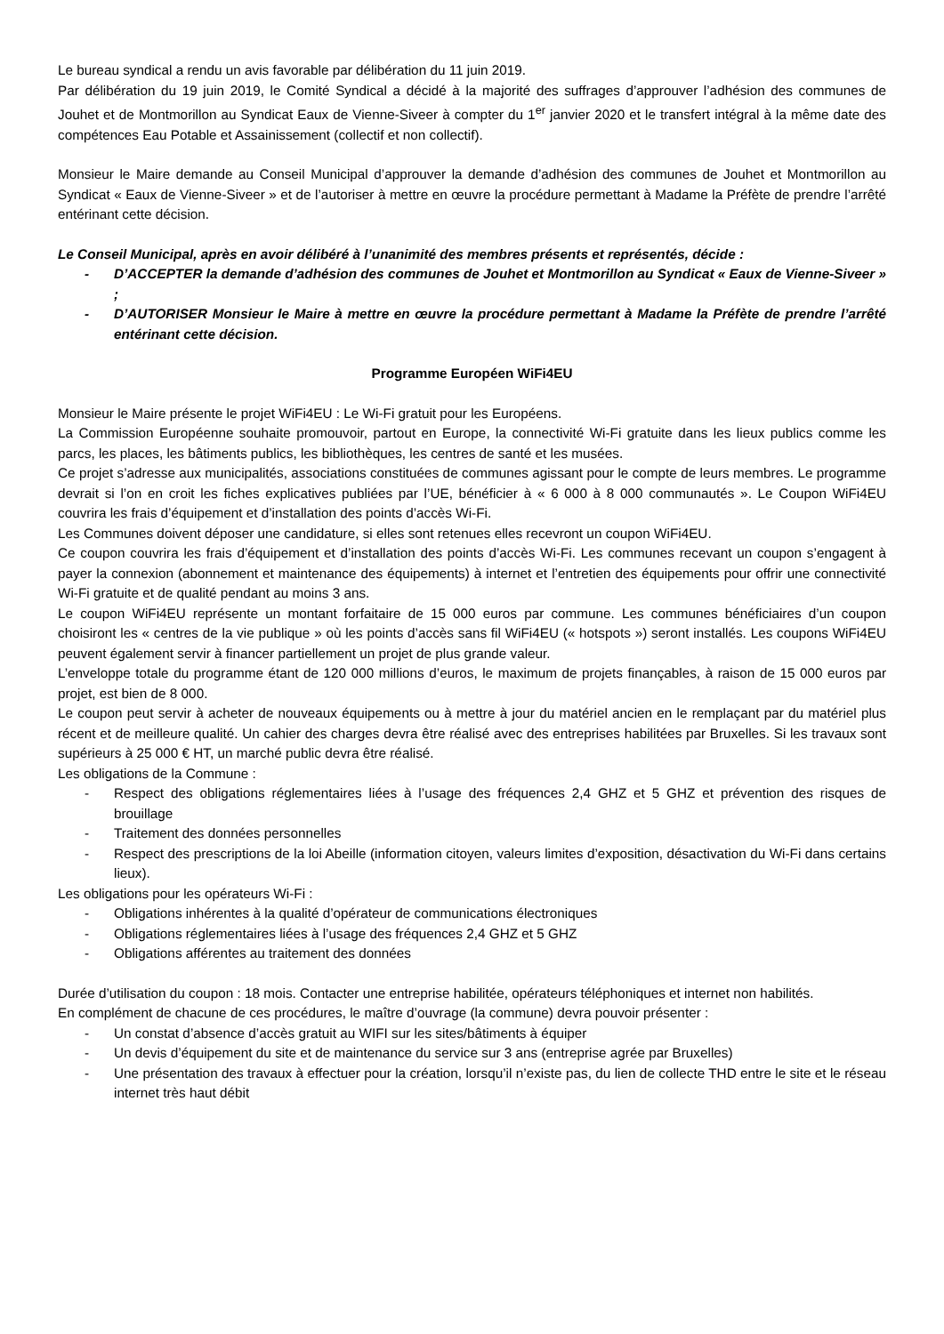Le bureau syndical a rendu un avis favorable par délibération du 11 juin 2019.
Par délibération du 19 juin 2019, le Comité Syndical a décidé à la majorité des suffrages d’approuver l’adhésion des communes de Jouhet et de Montmorillon au Syndicat Eaux de Vienne-Siveer à compter du 1<sup>er</sup> janvier 2020 et le transfert intégral à la même date des compétences Eau Potable et Assainissement (collectif et non collectif).
Monsieur le Maire demande au Conseil Municipal d’approuver la demande d’adhésion des communes de Jouhet et Montmorillon au Syndicat « Eaux de Vienne-Siveer » et de l’autoriser à mettre en œuvre la procédure permettant à Madame la Préfète de prendre l’arrêté entérinant cette décision.
Le Conseil Municipal, après en avoir délibéré à l’unanimité des membres présents et représentés, décide :
- D’ACCEPTER la demande d’adhésion des communes de Jouhet et Montmorillon au Syndicat « Eaux de Vienne-Siveer » ;
- D’AUTORISER Monsieur le Maire à mettre en œuvre la procédure permettant à Madame la Préfète de prendre l’arrêté entérinant cette décision.
Programme Européen WiFi4EU
Monsieur le Maire présente le projet WiFi4EU : Le Wi-Fi gratuit pour les Européens.
La Commission Européenne souhaite promouvoir, partout en Europe, la connectivité Wi-Fi gratuite dans les lieux publics comme les parcs, les places, les bâtiments publics, les bibliothèques, les centres de santé et les musées.
Ce projet s’adresse aux municipalités, associations constituées de communes agissant pour le compte de leurs membres. Le programme devrait si l’on en croit les fiches explicatives publiées par l’UE, bénéficier à « 6 000 à 8 000 communautés ». Le Coupon WiFi4EU couvrira les frais d’équipement et d’installation des points d’accès Wi-Fi.
Les Communes doivent déposer une candidature, si elles sont retenues elles recevront un coupon WiFi4EU.
Ce coupon couvrira les frais d’équipement et d’installation des points d’accès Wi-Fi. Les communes recevant un coupon s’engagent à payer la connexion (abonnement et maintenance des équipements) à internet et l’entretien des équipements pour offrir une connectivité Wi-Fi gratuite et de qualité pendant au moins 3 ans.
Le coupon WiFi4EU représente un montant forfaitaire de 15 000 euros par commune. Les communes bénéficiaires d’un coupon choisiront les « centres de la vie publique » où les points d’accès sans fil WiFi4EU (« hotspots ») seront installés. Les coupons WiFi4EU peuvent également servir à financer partiellement un projet de plus grande valeur.
L’enveloppe totale du programme étant de 120 000 millions d’euros, le maximum de projets finançables, à raison de 15 000 euros par projet, est bien de 8 000.
Le coupon peut servir à acheter de nouveaux équipements ou à mettre à jour du matériel ancien en le remplaçant par du matériel plus récent et de meilleure qualité. Un cahier des charges devra être réalisé avec des entreprises habilitées par Bruxelles. Si les travaux sont supérieurs à 25 000 € HT, un marché public devra être réalisé.
Les obligations de la Commune :
- Respect des obligations réglementaires liées à l’usage des fréquences 2,4 GHZ et 5 GHZ et prévention des risques de brouillage
- Traitement des données personnelles
- Respect des prescriptions de la loi Abeille (information citoyen, valeurs limites d’exposition, désactivation du Wi-Fi dans certains lieux).
Les obligations pour les opérateurs Wi-Fi :
- Obligations inhérentes à la qualité d’opérateur de communications électroniques
- Obligations réglementaires liées à l’usage des fréquences 2,4 GHZ et 5 GHZ
- Obligations afférentes au traitement des données
Durée d’utilisation du coupon : 18 mois. Contacter une entreprise habilitée, opérateurs téléphoniques et internet non habilités.
En complément de chacune de ces procédures, le maître d’ouvrage (la commune) devra pouvoir présenter :
- Un constat d’absence d’accès gratuit au WIFI sur les sites/bâtiments à équiper
- Un devis d’équipement du site et de maintenance du service sur 3 ans (entreprise agrée par Bruxelles)
- Une présentation des travaux à effectuer pour la création, lorsqu’il n’existe pas, du lien de collecte THD entre le site et le réseau internet très haut débit